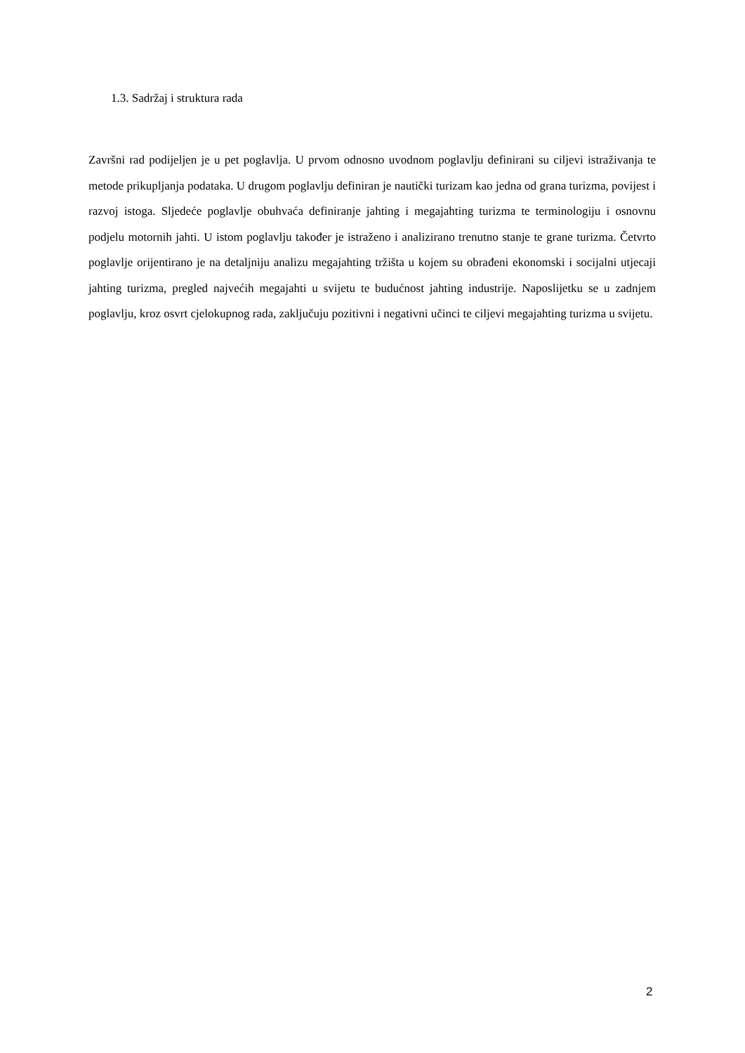1.3. Sadržaj i struktura rada
Završni rad podijeljen je u pet poglavlja. U prvom odnosno uvodnom poglavlju definirani su ciljevi istraživanja te metode prikupljanja podataka. U drugom poglavlju definiran je nautički turizam kao jedna od grana turizma, povijest i razvoj istoga. Sljedeće poglavlje obuhvaća definiranje jahting i megajahting turizma te terminologiju i osnovnu podjelu motornih jahti. U istom poglavlju također je istraženo i analizirano trenutno stanje te grane turizma. Četvrto poglavlje orijentirano je na detaljniju analizu megajahting tržišta u kojem su obrađeni ekonomski i socijalni utjecaji jahting turizma, pregled najvećih megajahti u svijetu te budućnost jahting industrije. Naposlijetku se u zadnjem poglavlju, kroz osvrt cjelokupnog rada, zaključuju pozitivni i negativni učinci te ciljevi megajahting turizma u svijetu.
2